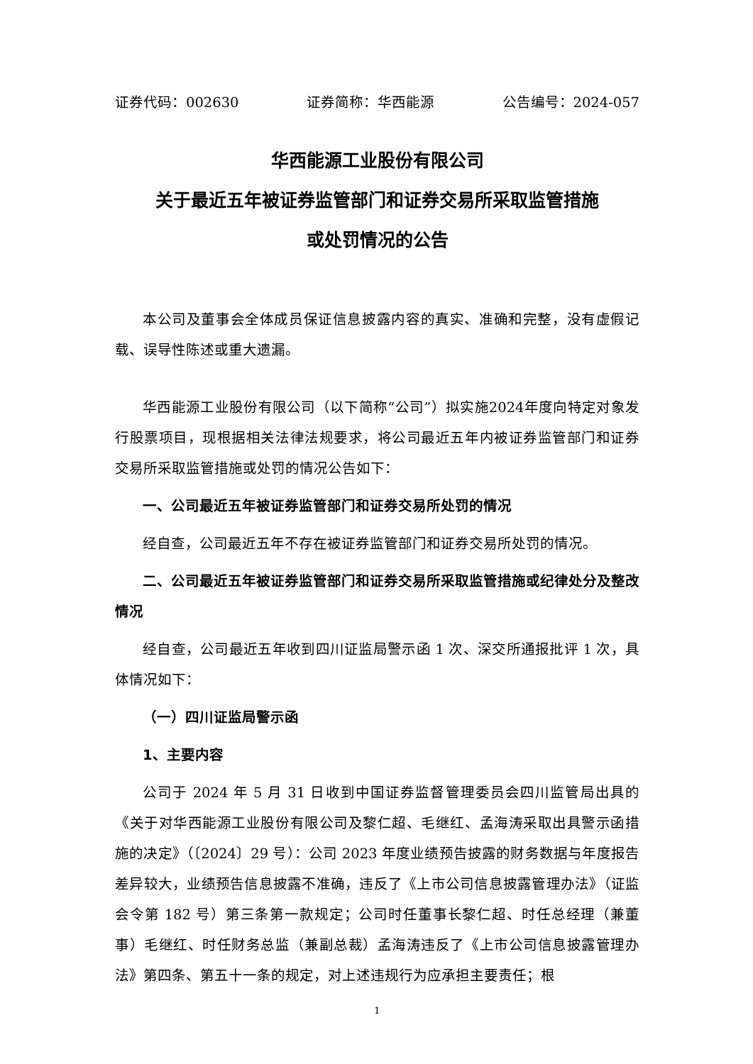证券代码：002630 证券简称：华西能源 公告编号：2024-057
华西能源工业股份有限公司
关于最近五年被证券监管部门和证券交易所采取监管措施
或处罚情况的公告
本公司及董事会全体成员保证信息披露内容的真实、准确和完整，没有虚假记载、误导性陈述或重大遗漏。
华西能源工业股份有限公司（以下简称“公司”）拟实施2024年度向特定对象发行股票项目，现根据相关法律法规要求，将公司最近五年内被证券监管部门和证券交易所采取监管措施或处罚的情况公告如下：
一、公司最近五年被证券监管部门和证券交易所处罚的情况
经自查，公司最近五年不存在被证券监管部门和证券交易所处罚的情况。
二、公司最近五年被证券监管部门和证券交易所采取监管措施或纪律处分及整改情况
经自查，公司最近五年收到四川证监局警示函 1 次、深交所通报批评 1 次，具体情况如下：
（一）四川证监局警示函
1、主要内容
公司于 2024 年 5 月 31 日收到中国证券监督管理委员会四川监管局出具的《关于对华西能源工业股份有限公司及黎仁超、毛继红、孟海涛采取出具警示函措施的决定》（〔2024〕29 号）：公司 2023 年度业绩预告披露的财务数据与年度报告差异较大，业绩预告信息披露不准确，违反了《上市公司信息披露管理办法》（证监会令第 182 号）第三条第一款规定；公司时任董事长黎仁超、时任总经理（兼董事）毛继红、时任财务总监（兼副总裁）孟海涛违反了《上市公司信息披露管理办法》第四条、第五十一条的规定，对上述违规行为应承担主要责任；根
1